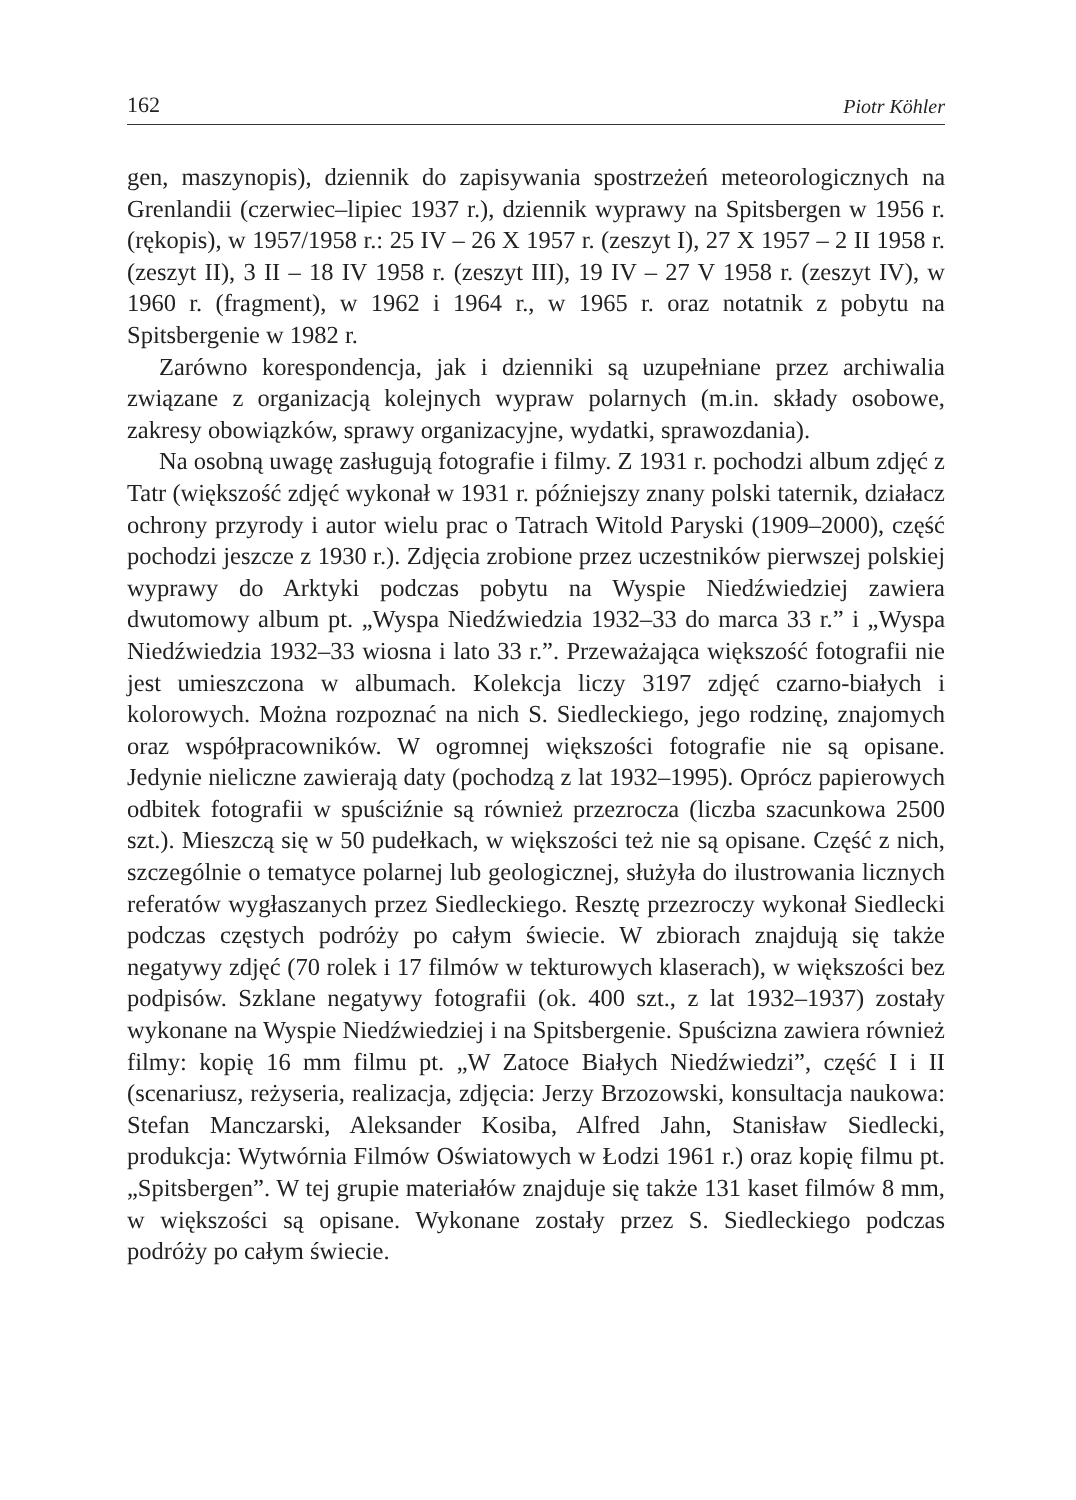162 Piotr Köhler
gen, maszynopis), dziennik do zapisywania spostrzeżeń meteorologicznych na Grenlandii (czerwiec–lipiec 1937 r.), dziennik wyprawy na Spitsbergen w 1956 r. (rękopis), w 1957/1958 r.: 25 IV – 26 X 1957 r. (zeszyt I), 27 X 1957 – 2 II 1958 r. (zeszyt II), 3 II – 18 IV 1958 r. (zeszyt III), 19 IV – 27 V 1958 r. (zeszyt IV), w 1960 r. (fragment), w 1962 i 1964 r., w 1965 r. oraz notatnik z pobytu na Spitsbergenie w 1982 r.
Zarówno korespondencja, jak i dzienniki są uzupełniane przez archiwalia związane z organizacją kolejnych wypraw polarnych (m.in. składy osobowe, zakresy obowiązków, sprawy organizacyjne, wydatki, sprawozdania).
Na osobną uwagę zasługują fotografie i filmy. Z 1931 r. pochodzi album zdjęć z Tatr (większość zdjęć wykonał w 1931 r. późniejszy znany polski taternik, działacz ochrony przyrody i autor wielu prac o Tatrach Witold Paryski (1909–2000), część pochodzi jeszcze z 1930 r.). Zdjęcia zrobione przez uczestników pierwszej polskiej wyprawy do Arktyki podczas pobytu na Wyspie Niedźwiedziej zawiera dwutomowy album pt. „Wyspa Niedźwiedzia 1932–33 do marca 33 r.” i „Wyspa Niedźwiedzia 1932–33 wiosna i lato 33 r.”. Przeważająca większość fotografii nie jest umieszczona w albumach. Kolekcja liczy 3197 zdjęć czarno-białych i kolorowych. Można rozpoznać na nich S. Siedleckiego, jego rodzinę, znajomych oraz współpracowników. W ogromnej większości fotografie nie są opisane. Jedynie nieliczne zawierają daty (pochodzą z lat 1932–1995). Oprócz papierowych odbitek fotografii w spuściźnie są również przezrocza (liczba szacunkowa 2500 szt.). Mieszczą się w 50 pudełkach, w większości też nie są opisane. Część z nich, szczególnie o tematyce polarnej lub geologicznej, służyła do ilustrowania licznych referatów wygłaszanych przez Siedleckiego. Resztę przezroczy wykonał Siedlecki podczas częstych podróży po całym świecie. W zbiorach znajdują się także negatywy zdjęć (70 rolek i 17 filmów w tekturowych klaserach), w większości bez podpisów. Szklane negatywy fotografii (ok. 400 szt., z lat 1932–1937) zostały wykonane na Wyspie Niedźwiedziej i na Spitsbergenie. Spuścizna zawiera również filmy: kopię 16 mm filmu pt. „W Zatoce Białych Niedźwiedzi”, część I i II (scenariusz, reżyseria, realizacja, zdjęcia: Jerzy Brzozowski, konsultacja naukowa: Stefan Manczarski, Aleksander Kosiba, Alfred Jahn, Stanisław Siedlecki, produkcja: Wytwórnia Filmów Oświatowych w Łodzi 1961 r.) oraz kopię filmu pt. „Spitsbergen”. W tej grupie materiałów znajduje się także 131 kaset filmów 8 mm, w większości są opisane. Wykonane zostały przez S. Siedleckiego podczas podróży po całym świecie.